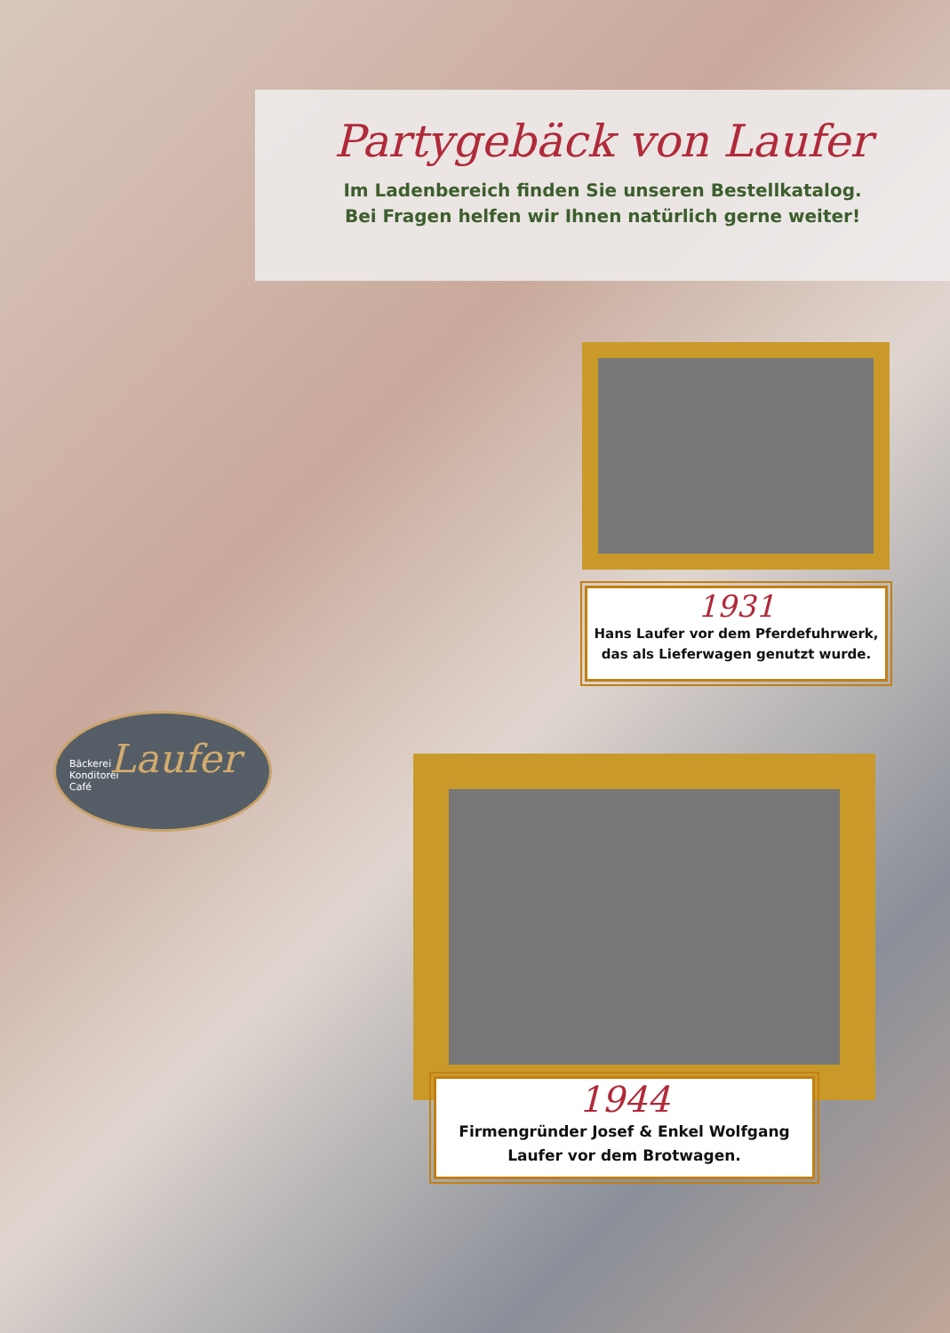Partygebäck von Laufer
Im Ladenbereich finden Sie unseren Bestellkatalog.
Bei Fragen helfen wir Ihnen natürlich gerne weiter!
1931
Hans Laufer vor dem Pferdefuhrwerk,
das als Lieferwagen genutzt wurde.
1944
Firmengründer Josef & Enkel Wolfgang
Laufer vor dem Brotwagen.
Bäckerei
Konditorei
Café
Laufer